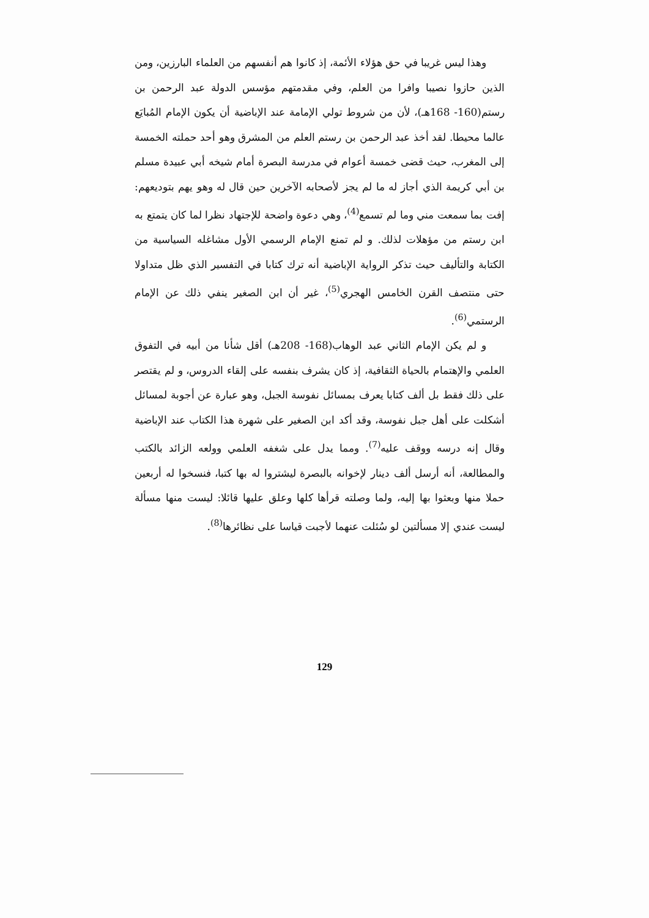وهذا ليس غريبا في حق هؤلاء الأئمة، إذ كانوا هم أنفسهم من العلماء البارزين، ومن الذين حازوا نصيبا وافرا من العلم، وفي مقدمتهم مؤسس الدولة عبد الرحمن بن رستم(160- 168هـ)، لأن من شروط تولي الإمامة عند الإباضية أن يكون الإمام المُبايَع عالما محيطا. لقد أخذ عبد الرحمن بن رستم العلم من المشرق وهو أحد حملته الخمسة إلى المغرب، حيث قضى خمسة أعوام في مدرسة البصرة أمام شيخه أبي عبيدة مسلم بن أبي كريمة الذي أجاز له ما لم يجز لأصحابه الآخرين حين قال له وهو يهم بتوديعهم: إفت بما سمعت مني وما لم تسمع<sup>(4)</sup>، وهي دعوة واضحة للإجتهاد نظرا لما كان يتمتع به ابن رستم من مؤهلات لذلك. و لم تمنع الإمام الرسمي الأول مشاغله السياسية من الكتابة والتأليف حيث تذكر الرواية الإباضية أنه ترك كتابا في التفسير الذي ظل متداولا حتى منتصف القرن الخامس الهجري<sup>(5)</sup>، غير أن ابن الصغير ينفي ذلك عن الإمام الرستمي<sup>(6)</sup>.
و لم يكن الإمام الثاني عبد الوهاب(168- 208هـ) أقل شأنا من أبيه في التفوق العلمي والإهتمام بالحياة الثقافية، إذ كان يشرف بنفسه على إلقاء الدروس، و لم يقتصر على ذلك فقط بل ألف كتابا يعرف بمسائل نفوسة الجبل، وهو عبارة عن أجوبة لمسائل أشكلت على أهل جبل نفوسة، وقد أكد ابن الصغير على شهرة هذا الكتاب عند الإباضية وقال إنه درسه ووقف عليه<sup>(7)</sup>. ومما يدل على شغفه العلمي وولعه الزائد بالكتب والمطالعة، أنه أرسل ألف دينار لإخوانه بالبصرة ليشتروا له بها كتبا، فنسخوا له أربعين حملا منها وبعثوا بها إليه، ولما وصلته قرأها كلها وعلق عليها قائلا: ليست منها مسألة ليست عندي إلا مسألتين لو سُئلت عنهما لأجبت قياسا على نظائرها<sup>(8)</sup>.
129